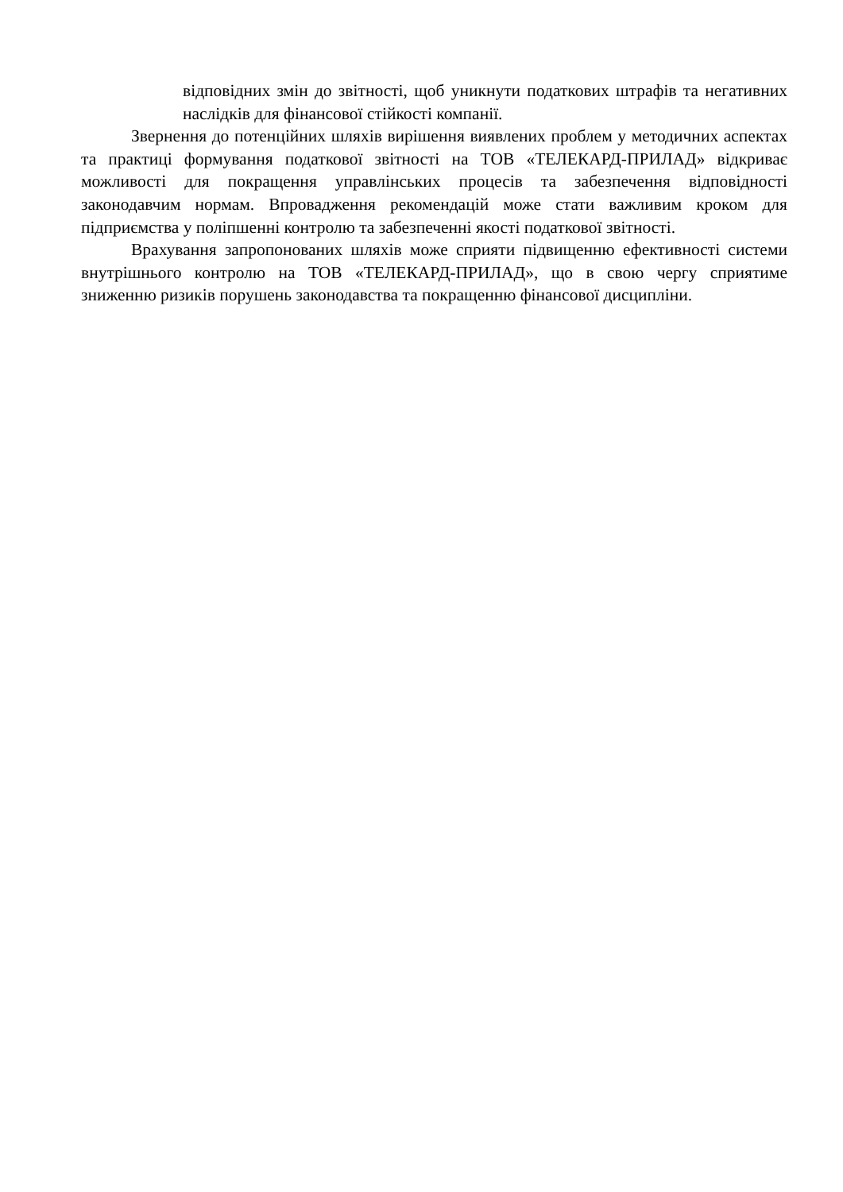відповідних змін до звітності, щоб уникнути податкових штрафів та негативних наслідків для фінансової стійкості компанії.
Звернення до потенційних шляхів вирішення виявлених проблем у методичних аспектах та практиці формування податкової звітності на ТОВ «ТЕЛЕКАРД-ПРИЛАД» відкриває можливості для покращення управлінських процесів та забезпечення відповідності законодавчим нормам. Впровадження рекомендацій може стати важливим кроком для підприємства у поліпшенні контролю та забезпеченні якості податкової звітності.
Врахування запропонованих шляхів може сприяти підвищенню ефективності системи внутрішнього контролю на ТОВ «ТЕЛЕКАРД-ПРИЛАД», що в свою чергу сприятиме зниженню ризиків порушень законодавства та покращенню фінансової дисципліни.